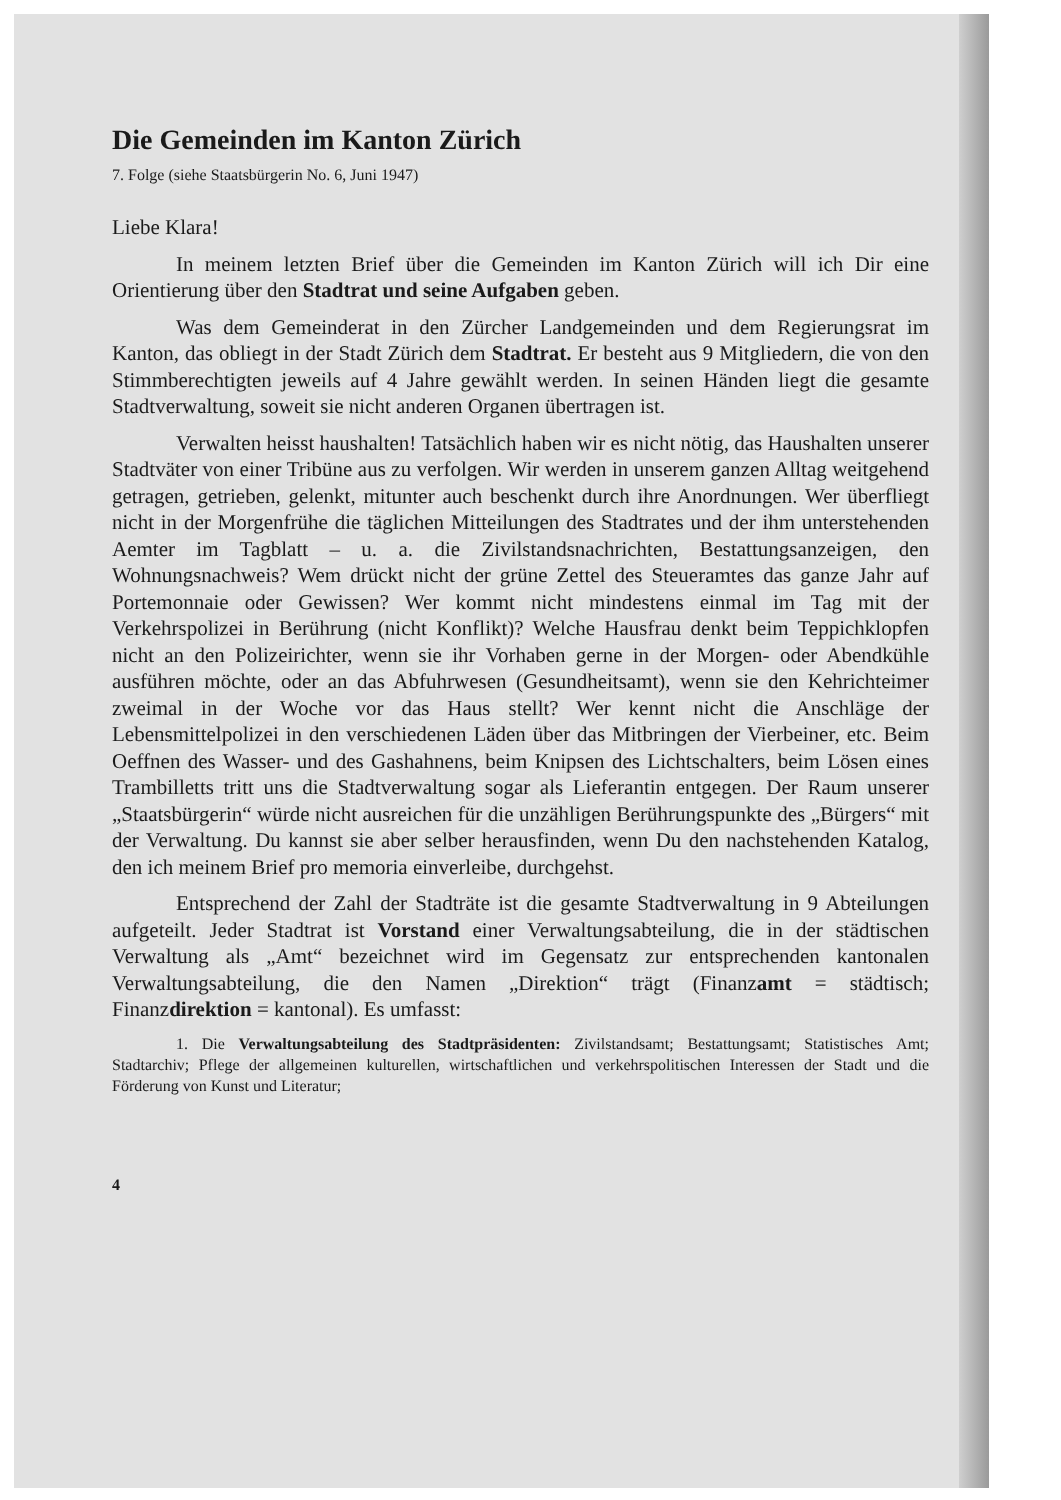Die Gemeinden im Kanton Zürich
7. Folge (siehe Staatsbürgerin No. 6, Juni 1947)
Liebe Klara!
In meinem letzten Brief über die Gemeinden im Kanton Zürich will ich Dir eine Orientierung über den Stadtrat und seine Aufgaben geben.
Was dem Gemeinderat in den Zürcher Landgemeinden und dem Regierungsrat im Kanton, das obliegt in der Stadt Zürich dem Stadtrat. Er besteht aus 9 Mitgliedern, die von den Stimmberechtigten jeweils auf 4 Jahre gewählt werden. In seinen Händen liegt die gesamte Stadtverwaltung, soweit sie nicht anderen Organen übertragen ist.
Verwalten heisst haushalten! Tatsächlich haben wir es nicht nötig, das Haushalten unserer Stadtväter von einer Tribüne aus zu verfolgen. Wir werden in unserem ganzen Alltag weitgehend getragen, getrieben, gelenkt, mitunter auch beschenkt durch ihre Anordnungen. Wer überfliegt nicht in der Morgenfrühe die täglichen Mitteilungen des Stadtrates und der ihm unterstehenden Aemter im Tagblatt – u. a. die Zivilstandsnachrichten, Bestattungsanzeigen, den Wohnungsnachweis? Wem drückt nicht der grüne Zettel des Steueramtes das ganze Jahr auf Portemonnaie oder Gewissen? Wer kommt nicht mindestens einmal im Tag mit der Verkehrspolizei in Berührung (nicht Konflikt)? Welche Hausfrau denkt beim Teppichklopfen nicht an den Polizeirichter, wenn sie ihr Vorhaben gerne in der Morgen- oder Abendkühle ausführen möchte, oder an das Abfuhrwesen (Gesundheitsamt), wenn sie den Kehrichteimer zweimal in der Woche vor das Haus stellt? Wer kennt nicht die Anschläge der Lebensmittelpolizei in den verschiedenen Läden über das Mitbringen der Vierbeiner, etc. Beim Oeffnen des Wasser- und des Gashahnens, beim Knipsen des Lichtschalters, beim Lösen eines Trambilletts tritt uns die Stadtverwaltung sogar als Lieferantin entgegen. Der Raum unserer „Staatsbürgerin“ würde nicht ausreichen für die unzähligen Berührungspunkte des „Bürgers“ mit der Verwaltung. Du kannst sie aber selber herausfinden, wenn Du den nachstehenden Katalog, den ich meinem Brief pro memoria einverleibe, durchgehst.
Entsprechend der Zahl der Stadträte ist die gesamte Stadtverwaltung in 9 Abteilungen aufgeteilt. Jeder Stadtrat ist Vorstand einer Verwaltungsabteilung, die in der städtischen Verwaltung als „Amt“ bezeichnet wird im Gegensatz zur entsprechenden kantonalen Verwaltungsabteilung, die den Namen „Direktion“ trägt (Finanzamt = städtisch; Finanzdirektion = kantonal). Es umfasst:
1. Die Verwaltungsabteilung des Stadtpräsidenten: Zivilstandsamt; Bestattungsamt; Statistisches Amt; Stadtarchiv; Pflege der allgemeinen kulturellen, wirtschaftlichen und verkehrspolitischen Interessen der Stadt und die Förderung von Kunst und Literatur;
4